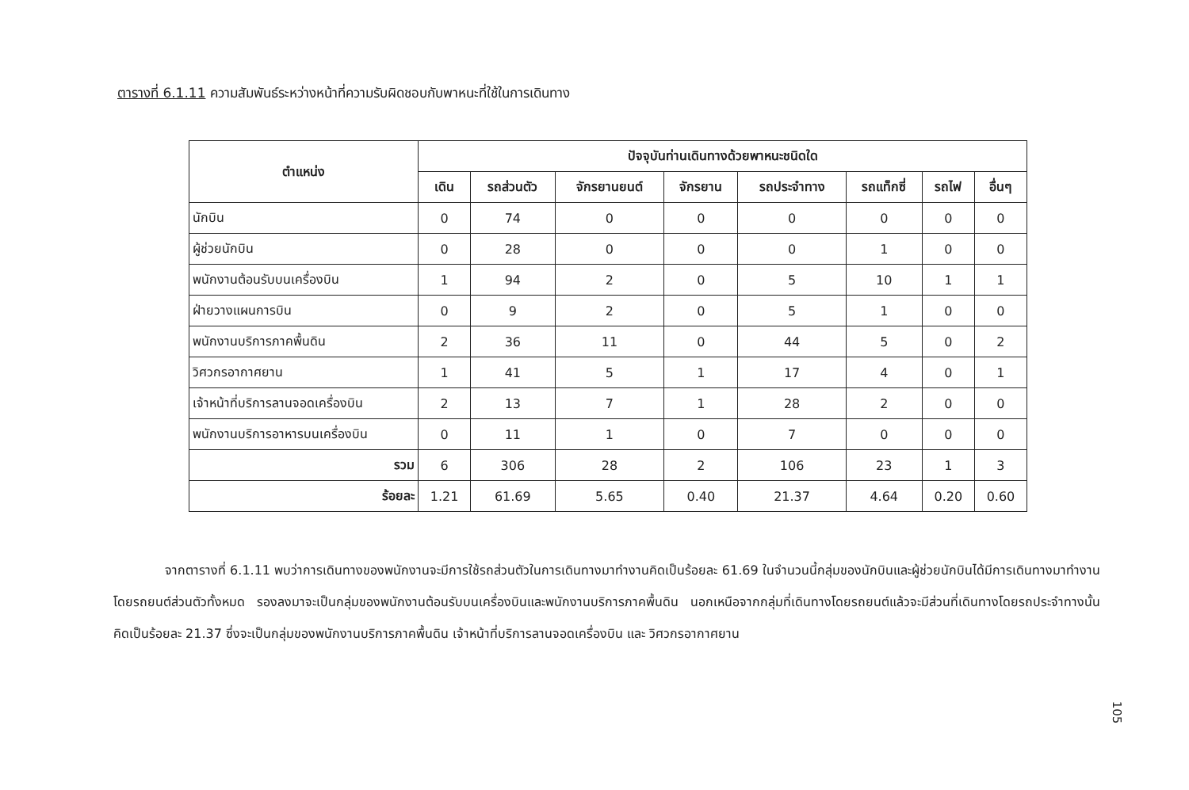ตารางที่ 6.1.11 ความสัมพันธ์ระหว่างหน้าที่ความรับผิดชอบกับพาหนะที่ใช้ในการเดินทาง
| ตำแหน่ง | ปัจจุบันท่านเดินทางด้วยพาหนะชนิดใด | | | | | | | |
| --- | --- | --- | --- | --- | --- | --- | --- | --- |
| | เดิน | รถส่วนตัว | จักรยานยนต์ | จักรยาน | รถประจำทาง | รถแท็กซี่ | รถไฟ | อื่นๆ |
| นักบิน | 0 | 74 | 0 | 0 | 0 | 0 | 0 | 0 |
| ผู้ช่วยนักบิน | 0 | 28 | 0 | 0 | 0 | 1 | 0 | 0 |
| พนักงานต้อนรับบนเครื่องบิน | 1 | 94 | 2 | 0 | 5 | 10 | 1 | 1 |
| ฝ่ายวางแผนการบิน | 0 | 9 | 2 | 0 | 5 | 1 | 0 | 0 |
| พนักงานบริการภาคพื้นดิน | 2 | 36 | 11 | 0 | 44 | 5 | 0 | 2 |
| วิศวกรอากาศยาน | 1 | 41 | 5 | 1 | 17 | 4 | 0 | 1 |
| เจ้าหน้าที่บริการลานจอดเครื่องบิน | 2 | 13 | 7 | 1 | 28 | 2 | 0 | 0 |
| พนักงานบริการอาหารบนเครื่องบิน | 0 | 11 | 1 | 0 | 7 | 0 | 0 | 0 |
| รวม | 6 | 306 | 28 | 2 | 106 | 23 | 1 | 3 |
| ร้อยละ | 1.21 | 61.69 | 5.65 | 0.40 | 21.37 | 4.64 | 0.20 | 0.60 |
จากตารางที่ 6.1.11 พบว่าการเดินทางของพนักงานจะมีการใช้รถส่วนตัวในการเดินทางมาทำงานคิดเป็นร้อยละ 61.69 ในจำนวนนี้กลุ่มของนักบินและผู้ช่วยนักบินได้มีการเดินทางมาทำงานโดยรถยนต์ส่วนตัวทั้งหมด รองลงมาจะเป็นกลุ่มของพนักงานต้อนรับบนเครื่องบินและพนักงานบริการภาคพื้นดิน นอกเหนือจากกลุ่มที่เดินทางโดยรถยนต์แล้วจะมีส่วนที่เดินทางโดยรถประจำทางนั้นคิดเป็นร้อยละ 21.37 ซึ่งจะเป็นกลุ่มของพนักงานบริการภาคพื้นดิน เจ้าหน้าที่บริการลานจอดเครื่องบิน และ วิศวกรอากาศยาน
105